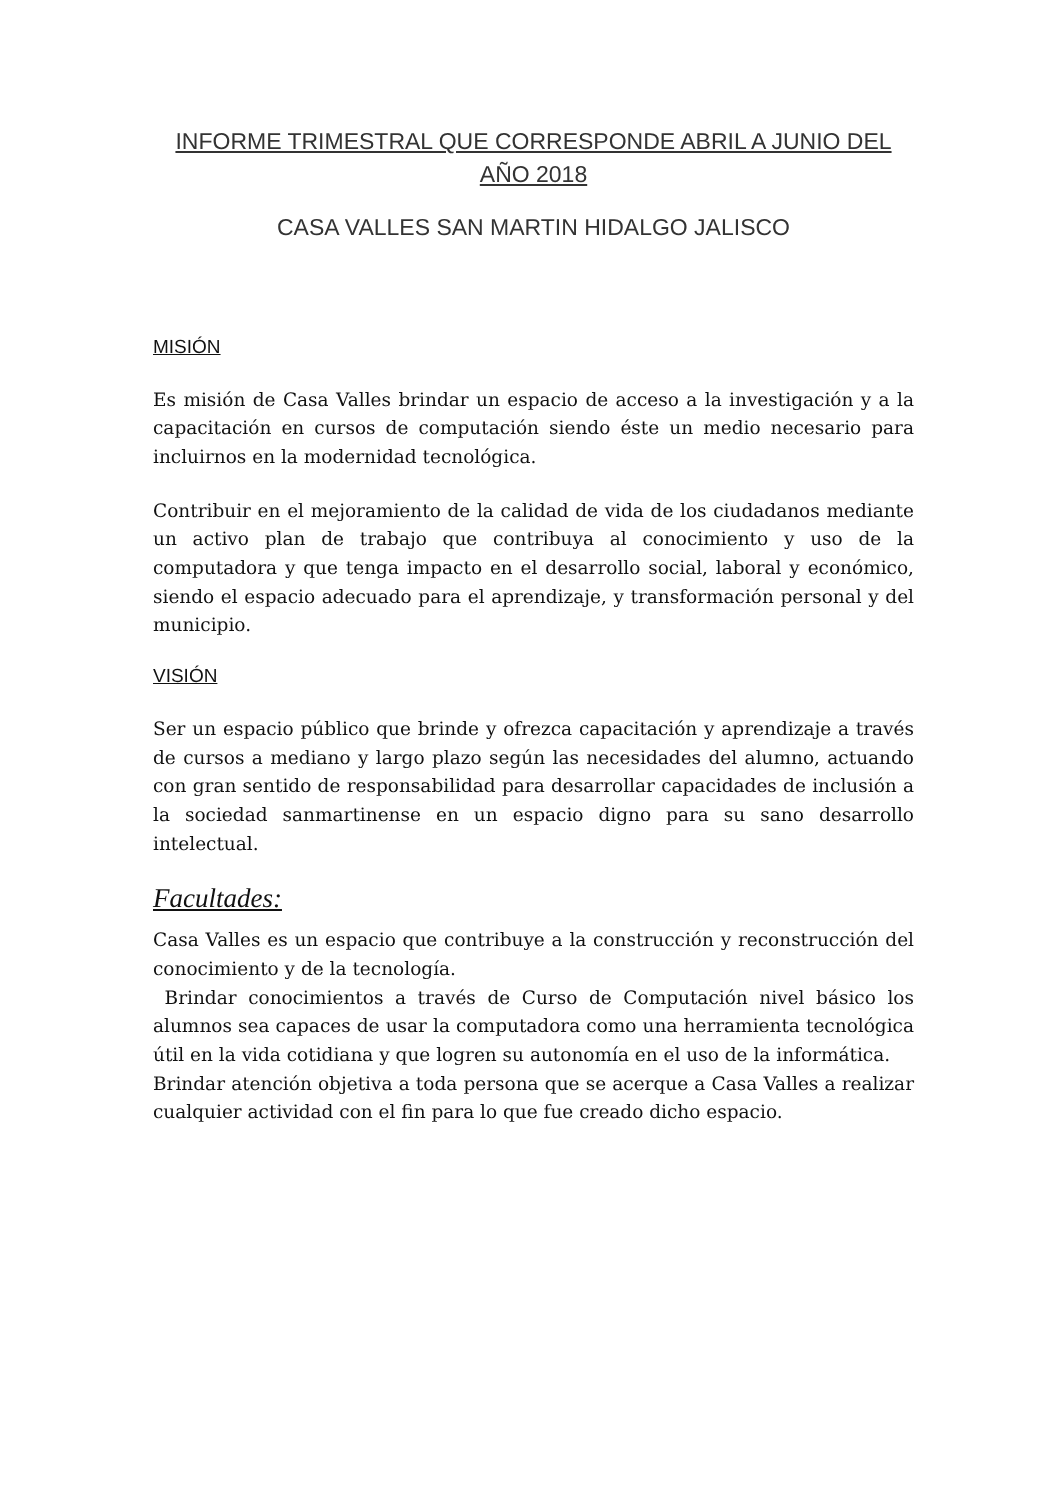INFORME TRIMESTRAL QUE CORRESPONDE ABRIL A JUNIO DEL AÑO 2018
CASA VALLES SAN MARTIN HIDALGO JALISCO
MISIÓN
Es misión de Casa Valles brindar un espacio de acceso a la investigación y a la capacitación en cursos de computación siendo éste un medio necesario para incluirnos en la modernidad tecnológica.
Contribuir en el mejoramiento de la calidad de vida de los ciudadanos mediante un activo plan de trabajo que contribuya al conocimiento y uso de la computadora y que tenga impacto en el desarrollo social, laboral y económico, siendo el espacio adecuado para el aprendizaje, y transformación personal y del municipio.
VISIÓN
Ser un espacio público que brinde y ofrezca capacitación y aprendizaje a través de cursos a mediano y largo plazo según las necesidades del alumno, actuando con gran sentido de responsabilidad para desarrollar capacidades de inclusión a la sociedad sanmartinense en un espacio digno para su sano desarrollo intelectual.
Facultades:
Casa Valles es un espacio que contribuye a la construcción y reconstrucción del conocimiento y de la tecnología.
Brindar conocimientos a través de Curso de Computación nivel básico los alumnos sea capaces de usar la computadora como una herramienta tecnológica útil en la vida cotidiana y que logren su autonomía en el uso de la informática.
Brindar atención objetiva a toda persona que se acerque a Casa Valles a realizar cualquier actividad con el fin para lo que fue creado dicho espacio.